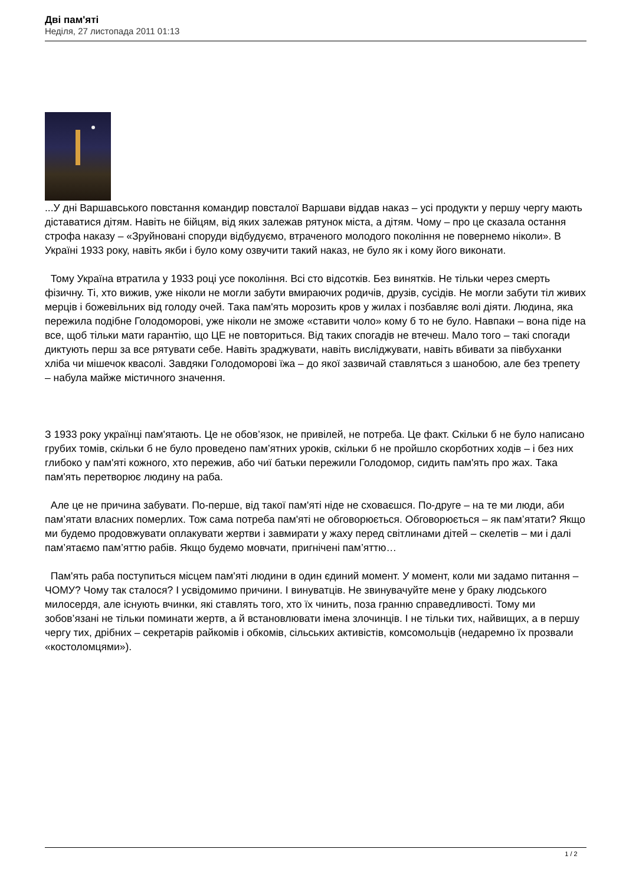Дві пам'яті
Неділя, 27 листопада 2011 01:13
...У дні Варшавського повстання командир повсталої Варшави віддав наказ – усі продукти у першу чергу мають діставатися дітям. Навіть не бійцям, від яких залежав рятунок міста, а дітям. Чому – про це сказала остання строфа наказу – «Зруйновані споруди відбудуємо, втраченого молодого покоління не повернемо ніколи». В Україні 1933 року, навіть якби і було кому озвучити такий наказ, не було як і кому його виконати.
Тому Україна втратила у 1933 році усе покоління. Всі сто відсотків. Без винятків. Не тільки через смерть фізичну. Ті, хто вижив, уже ніколи не могли забути вмираючих родичів, друзів, сусідів. Не могли забути тіл живих мерців і божевільних від голоду очей. Така пам'ять морозить кров у жилах і позбавляє волі діяти. Людина, яка пережила подібне Голодоморові, уже ніколи не зможе «ставити чоло» кому б то не було. Навпаки – вона піде на все, щоб тільки мати гарантію, що ЦЕ не повториться. Від таких спогадів не втечеш. Мало того – такі спогади диктують перш за все рятувати себе. Навіть зраджувати, навіть висліджувати, навіть вбивати за півбуханки хліба чи мішечок квасолі. Завдяки Голодоморові їжа – до якої зазвичай ставляться з шанобою, але без трепету – набула майже містичного значення.
З 1933 року українці пам'ятають. Це не обов’язок, не привілей, не потреба. Це факт. Скільки б не було написано грубих томів, скільки б не було проведено пам’ятних уроків, скільки б не пройшло скорботних ходів – і без них глибоко у пам'яті кожного, хто пережив, або чиї батьки пережили Голодомор, сидить пам'ять про жах. Така пам'ять перетворює людину на раба.
Але це не причина забувати. По-перше, від такої пам'яті ніде не сховаєшся. По-друге – на те ми люди, аби пам’ятати власних померлих. Тож сама потреба пам'яті не обговорюється. Обговорюється – як пам’ятати? Якщо ми будемо продовжувати оплакувати жертви і завмирати у жаху перед світлинами дітей – скелетів – ми і далі пам’ятаємо пам’яттю рабів. Якщо будемо мовчати, пригнічені пам’яттю…
Пам'ять раба поступиться місцем пам'яті людини в один єдиний момент. У момент, коли ми задамо питання – ЧОМУ? Чому так сталося? І усвідомимо причини. І винуватців. Не звинувачуйте мене у браку людського милосердя, але існують вчинки, які ставлять того, хто їх чинить, поза гранню справедливості. Тому ми зобов’язані не тільки поминати жертв, а й встановлювати імена злочинців. І не тільки тих, найвищих, а в першу чергу тих, дрібних – секретарів райкомів і обкомів, сільських активістів, комсомольців (недаремно їх прозвали «костоломцями»).
1 / 2